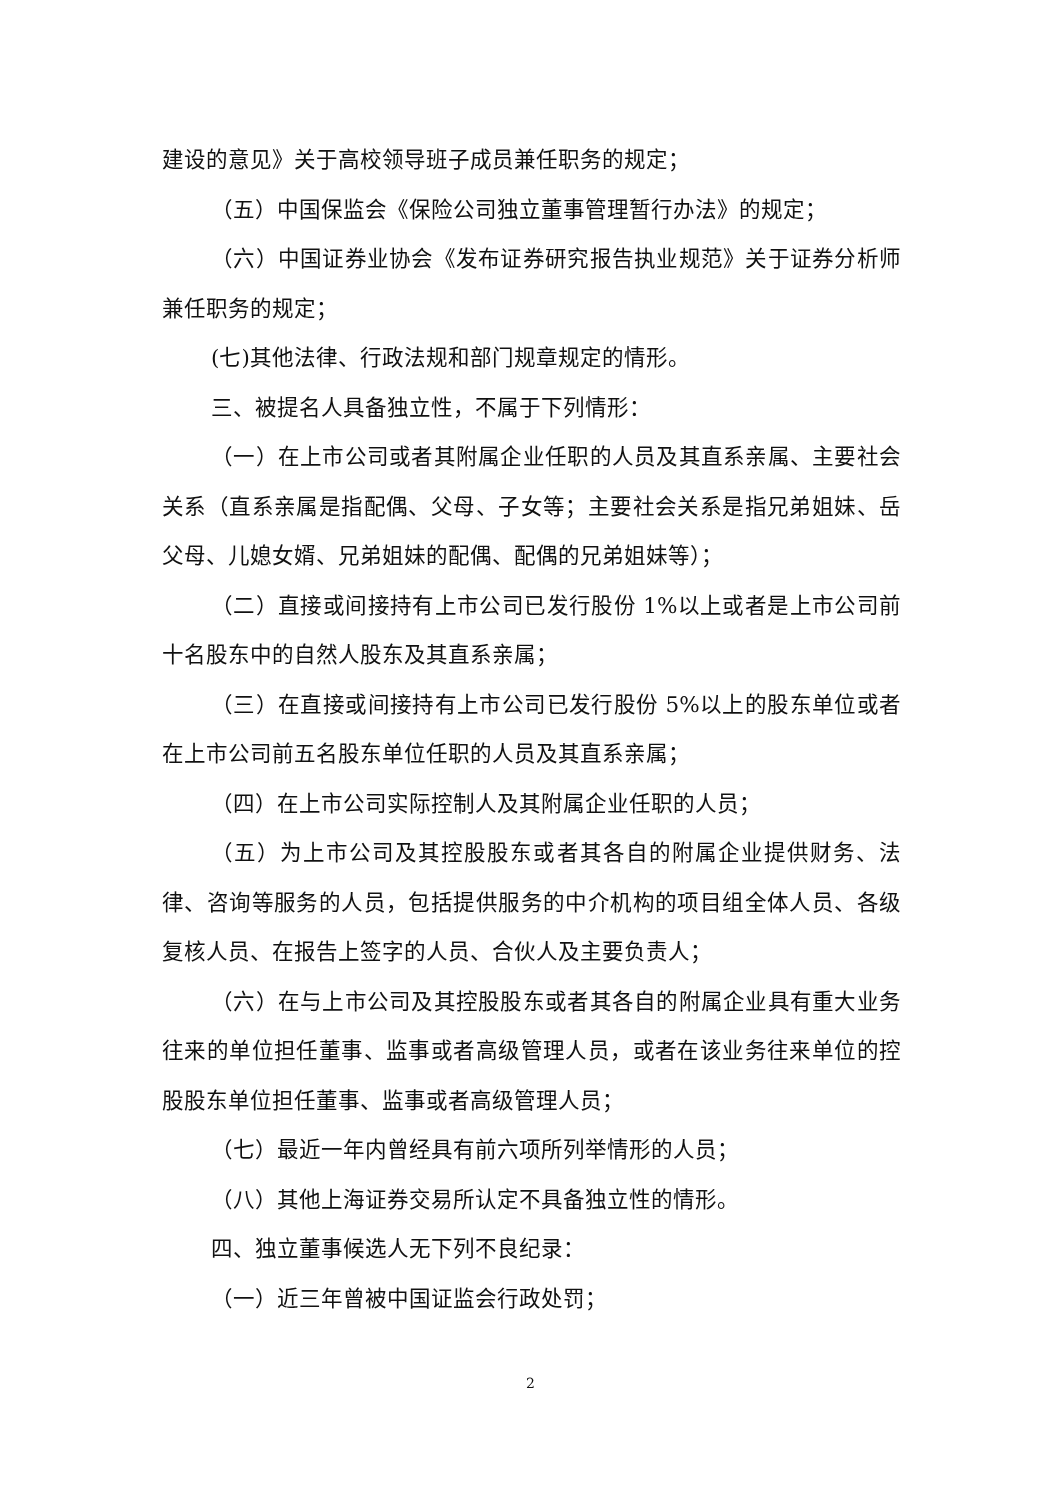建设的意见》关于高校领导班子成员兼任职务的规定；
（五）中国保监会《保险公司独立董事管理暂行办法》的规定；
（六）中国证券业协会《发布证券研究报告执业规范》关于证券分析师兼任职务的规定；
(七)其他法律、行政法规和部门规章规定的情形。
三、被提名人具备独立性，不属于下列情形：
（一）在上市公司或者其附属企业任职的人员及其直系亲属、主要社会关系（直系亲属是指配偶、父母、子女等；主要社会关系是指兄弟姐妹、岳父母、儿媳女婿、兄弟姐妹的配偶、配偶的兄弟姐妹等）；
（二）直接或间接持有上市公司已发行股份 1%以上或者是上市公司前十名股东中的自然人股东及其直系亲属；
（三）在直接或间接持有上市公司已发行股份 5%以上的股东单位或者在上市公司前五名股东单位任职的人员及其直系亲属；
（四）在上市公司实际控制人及其附属企业任职的人员；
（五）为上市公司及其控股股东或者其各自的附属企业提供财务、法律、咨询等服务的人员，包括提供服务的中介机构的项目组全体人员、各级复核人员、在报告上签字的人员、合伙人及主要负责人；
（六）在与上市公司及其控股股东或者其各自的附属企业具有重大业务往来的单位担任董事、监事或者高级管理人员，或者在该业务往来单位的控股股东单位担任董事、监事或者高级管理人员；
（七）最近一年内曾经具有前六项所列举情形的人员；
（八）其他上海证券交易所认定不具备独立性的情形。
四、独立董事候选人无下列不良纪录：
（一）近三年曾被中国证监会行政处罚；
2